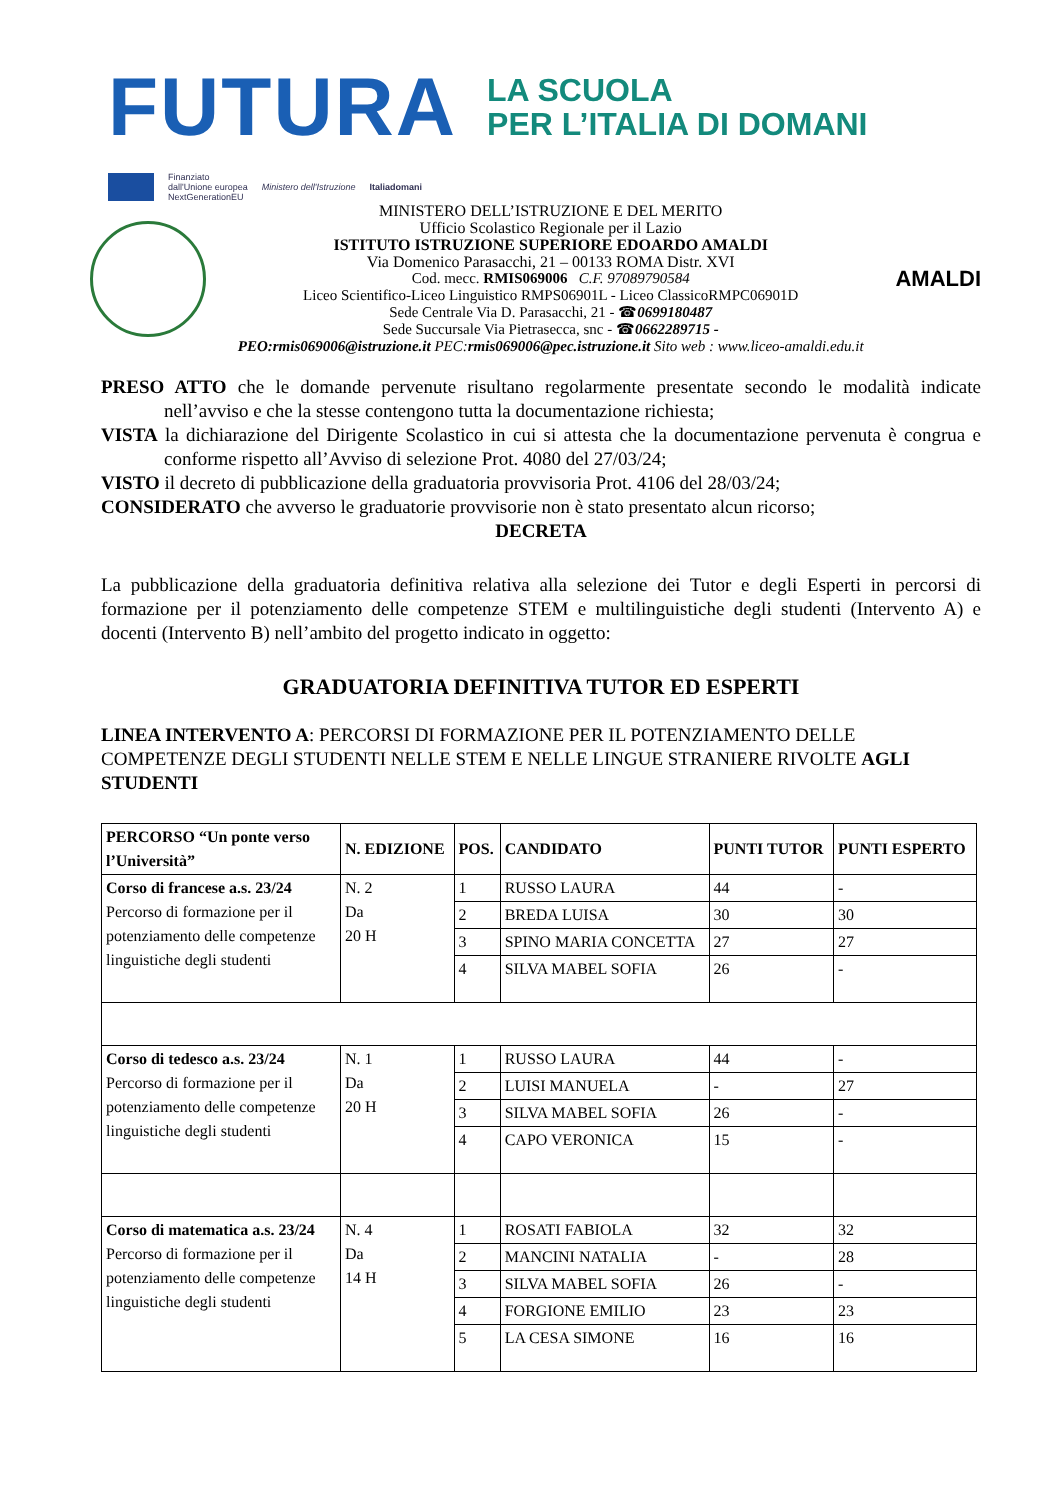FUTURA
LA SCUOLA
PER L’ITALIA DI DOMANI
Finanziato
dall'Unione europea
NextGenerationEU
Ministero dell'Istruzione Italiadomani
MINISTERO DELL’ISTRUZIONE E DEL MERITO
Ufficio Scolastico Regionale per il Lazio
ISTITUTO ISTRUZIONE SUPERIORE EDOARDO AMALDI
Via Domenico Parasacchi, 21 – 00133 ROMA Distr. XVI
Cod. mecc. RMIS069006 C.F. 97089790584
Liceo Scientifico-Liceo Linguistico RMPS06901L - Liceo ClassicoRMPC06901D
Sede Centrale Via D. Parasacchi, 21 - ☎0699180487
Sede Succursale Via Pietrasecca, snc - ☎0662289715 -
PEO:rmis069006@istruzione.it PEC:rmis069006@pec.istruzione.it Sito web : www.liceo-amaldi.edu.it
AMALDI
PRESO ATTO che le domande pervenute risultano regolarmente presentate secondo le modalità indicate nell’avviso e che la stesse contengono tutta la documentazione richiesta;
VISTA la dichiarazione del Dirigente Scolastico in cui si attesta che la documentazione pervenuta è congrua e conforme rispetto all’Avviso di selezione Prot. 4080 del 27/03/24;
VISTO il decreto di pubblicazione della graduatoria provvisoria Prot. 4106 del 28/03/24;
CONSIDERATO che avverso le graduatorie provvisorie non è stato presentato alcun ricorso;
DECRETA
La pubblicazione della graduatoria definitiva relativa alla selezione dei Tutor e degli Esperti in percorsi di formazione per il potenziamento delle competenze STEM e multilinguistiche degli studenti (Intervento A) e docenti (Intervento B) nell’ambito del progetto indicato in oggetto:
GRADUATORIA DEFINITIVA TUTOR ED ESPERTI
LINEA INTERVENTO A: PERCORSI DI FORMAZIONE PER IL POTENZIAMENTO DELLE COMPETENZE DEGLI STUDENTI NELLE STEM E NELLE LINGUE STRANIERE RIVOLTE AGLI STUDENTI
| PERCORSO “Un ponte verso l’Università” | N. EDIZIONE | POS. | CANDIDATO | PUNTI TUTOR | PUNTI ESPERTO |
| --- | --- | --- | --- | --- | --- |
| Corso di francese a.s. 23/24 Percorso di formazione per il potenziamento delle competenze linguistiche degli studenti | N. 2 Da 20 H | 1 | RUSSO LAURA | 44 | - |
| | | 2 | BREDA LUISA | 30 | 30 |
| | | 3 | SPINO MARIA CONCETTA | 27 | 27 |
| | | 4 | SILVA MABEL SOFIA | 26 | - |
| Corso di tedesco a.s. 23/24 Percorso di formazione per il potenziamento delle competenze linguistiche degli studenti | N. 1 Da 20 H | 1 | RUSSO LAURA | 44 | - |
| | | 2 | LUISI MANUELA | - | 27 |
| | | 3 | SILVA MABEL SOFIA | 26 | - |
| | | 4 | CAPO VERONICA | 15 | - |
| Corso di matematica a.s. 23/24 Percorso di formazione per il potenziamento delle competenze linguistiche degli studenti | N. 4 Da 14 H | 1 | ROSATI FABIOLA | 32 | 32 |
| | | 2 | MANCINI NATALIA | - | 28 |
| | | 3 | SILVA MABEL SOFIA | 26 | - |
| | | 4 | FORGIONE EMILIO | 23 | 23 |
| | | 5 | LA CESA SIMONE | 16 | 16 |